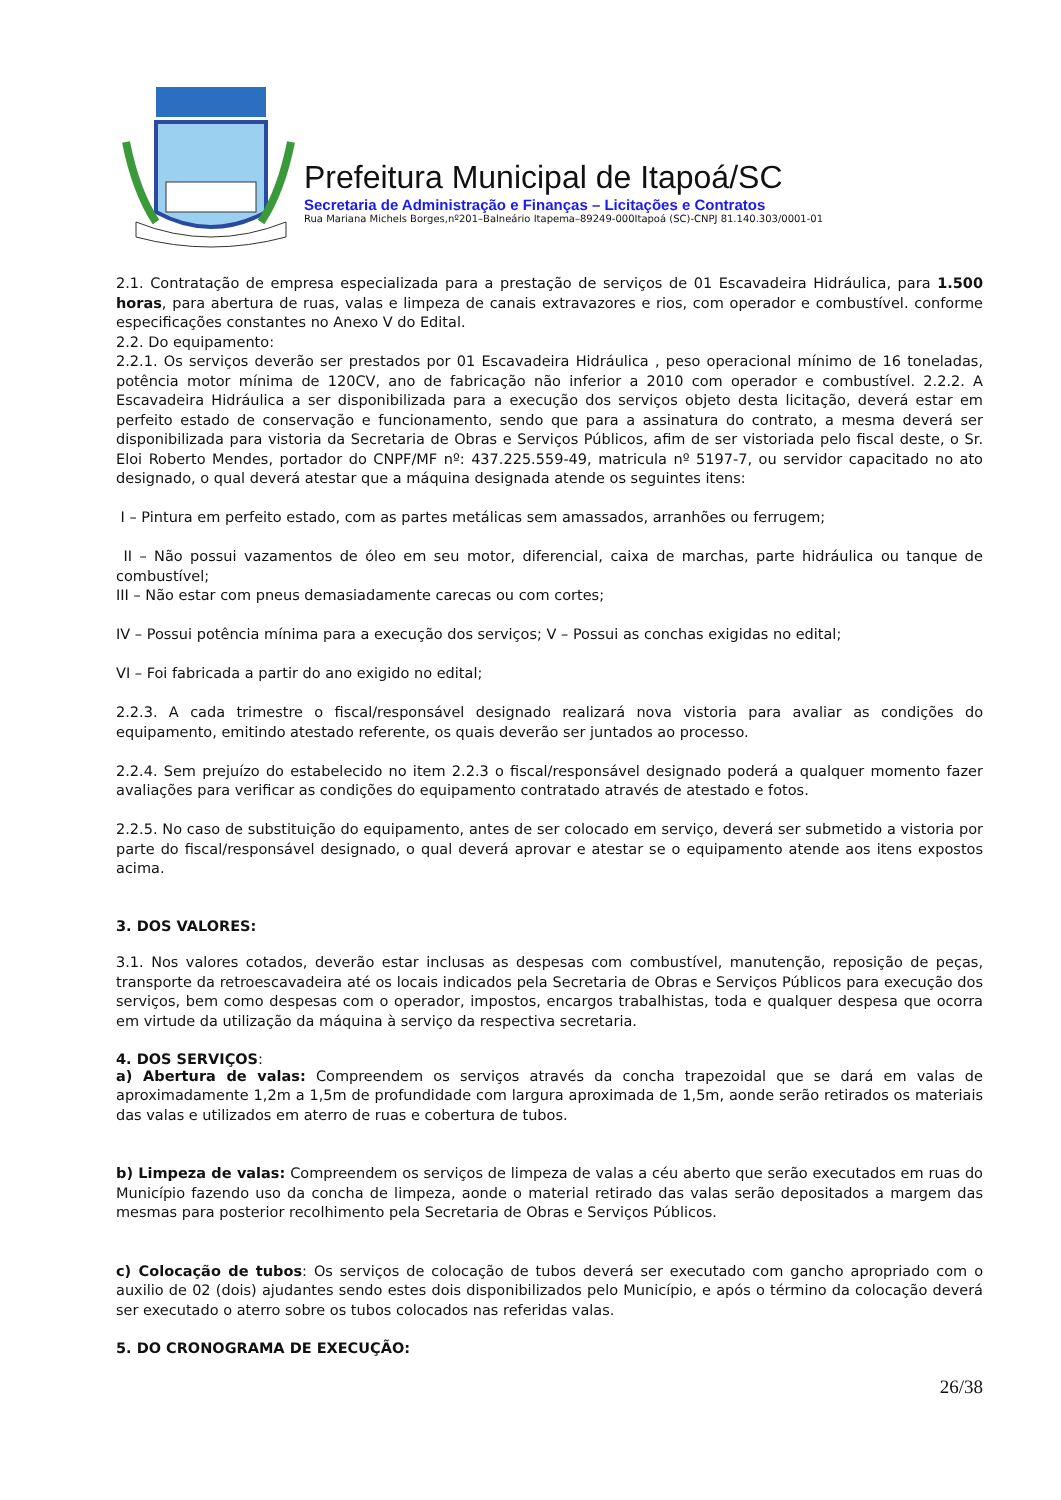Prefeitura Municipal de Itapoá/SC
Secretaria de Administração e Finanças – Licitações e Contratos
Rua Mariana Michels Borges,nº201–Balneário Itapema–89249-000Itapoá (SC)-CNPJ 81.140.303/0001-01
2.1. Contratação de empresa especializada para a prestação de serviços de 01 Escavadeira Hidráulica, para 1.500 horas, para abertura de ruas, valas e limpeza de canais extravazores e rios, com operador e combustível. conforme especificações constantes no Anexo V do Edital.
2.2. Do equipamento:
2.2.1. Os serviços deverão ser prestados por 01 Escavadeira Hidráulica , peso operacional mínimo de 16 toneladas, potência motor mínima de 120CV, ano de fabricação não inferior a 2010 com operador e combustível. 2.2.2. A Escavadeira Hidráulica a ser disponibilizada para a execução dos serviços objeto desta licitação, deverá estar em perfeito estado de conservação e funcionamento, sendo que para a assinatura do contrato, a mesma deverá ser disponibilizada para vistoria da Secretaria de Obras e Serviços Públicos, afim de ser vistoriada pelo fiscal deste, o Sr. Eloi Roberto Mendes, portador do CNPF/MF nº: 437.225.559-49, matricula nº 5197-7, ou servidor capacitado no ato designado, o qual deverá atestar que a máquina designada atende os seguintes itens:
I – Pintura em perfeito estado, com as partes metálicas sem amassados, arranhões ou ferrugem;
II – Não possui vazamentos de óleo em seu motor, diferencial, caixa de marchas, parte hidráulica ou tanque de combustível;
III – Não estar com pneus demasiadamente carecas ou com cortes;
IV – Possui potência mínima para a execução dos serviços; V – Possui as conchas exigidas no edital;
VI – Foi fabricada a partir do ano exigido no edital;
2.2.3. A cada trimestre o fiscal/responsável designado realizará nova vistoria para avaliar as condições do equipamento, emitindo atestado referente, os quais deverão ser juntados ao processo.
2.2.4. Sem prejuízo do estabelecido no item 2.2.3 o fiscal/responsável designado poderá a qualquer momento fazer avaliações para verificar as condições do equipamento contratado através de atestado e fotos.
2.2.5. No caso de substituição do equipamento, antes de ser colocado em serviço, deverá ser submetido a vistoria por parte do fiscal/responsável designado, o qual deverá aprovar e atestar se o equipamento atende aos itens expostos acima.
3. DOS VALORES:
3.1. Nos valores cotados, deverão estar inclusas as despesas com combustível, manutenção, reposição de peças, transporte da retroescavadeira até os locais indicados pela Secretaria de Obras e Serviços Públicos para execução dos serviços, bem como despesas com o operador, impostos, encargos trabalhistas, toda e qualquer despesa que ocorra em virtude da utilização da máquina à serviço da respectiva secretaria.
4. DOS SERVIÇOS:
a) Abertura de valas: Compreendem os serviços através da concha trapezoidal que se dará em valas de aproximadamente 1,2m a 1,5m de profundidade com largura aproximada de 1,5m, aonde serão retirados os materiais das valas e utilizados em aterro de ruas e cobertura de tubos.
b) Limpeza de valas: Compreendem os serviços de limpeza de valas a céu aberto que serão executados em ruas do Município fazendo uso da concha de limpeza, aonde o material retirado das valas serão depositados a margem das mesmas para posterior recolhimento pela Secretaria de Obras e Serviços Públicos.
c) Colocação de tubos: Os serviços de colocação de tubos deverá ser executado com gancho apropriado com o auxilio de 02 (dois) ajudantes sendo estes dois disponibilizados pelo Município, e após o término da colocação deverá ser executado o aterro sobre os tubos colocados nas referidas valas.
5. DO CRONOGRAMA DE EXECUÇÃO:
26/38